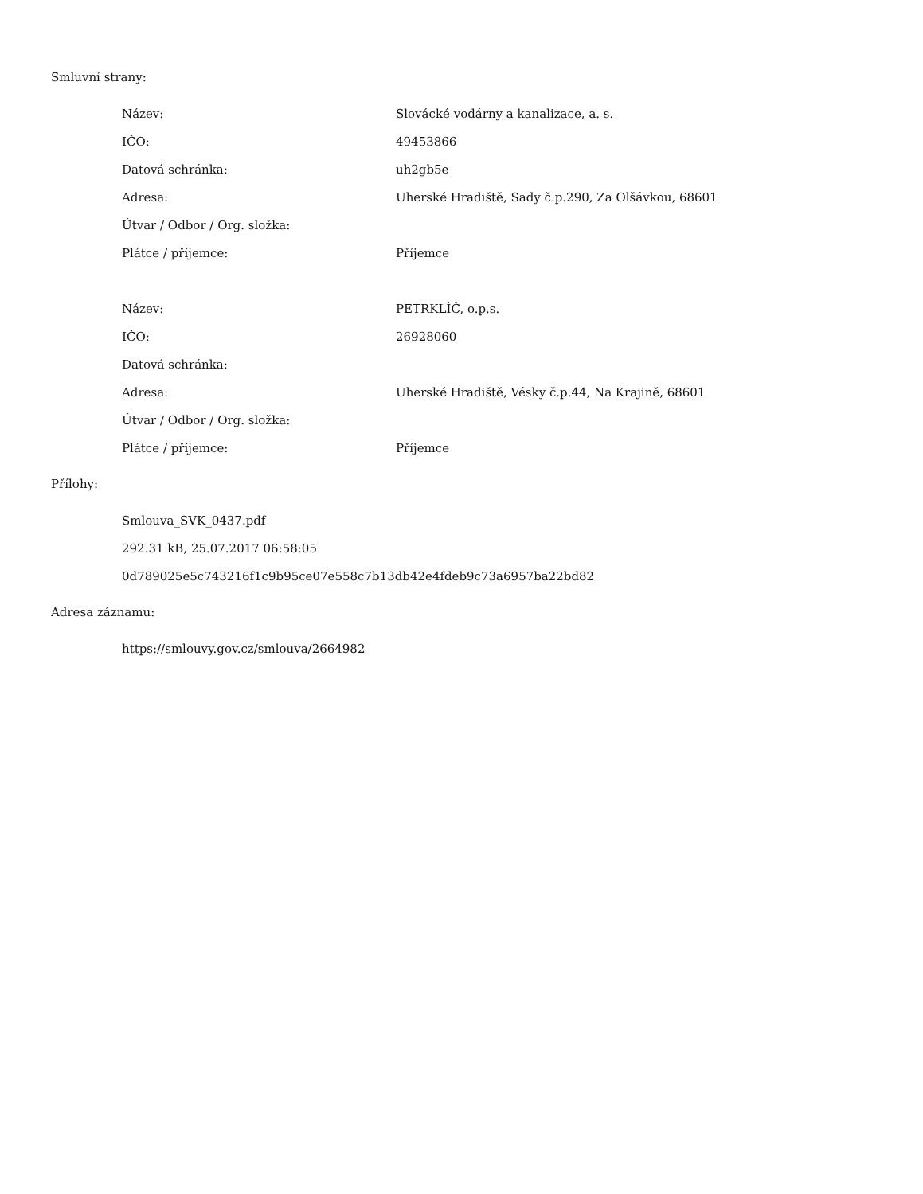Smluvní strany:
| Název: | Slovácké vodárny a kanalizace, a. s. |
| IČO: | 49453866 |
| Datová schránka: | uh2gb5e |
| Adresa: | Uherské Hradiště, Sady č.p.290, Za Olšávkou, 68601 |
| Útvar / Odbor / Org. složka: | |
| Plátce / příjemce: | Příjemce |
| Název: | PETRKLÍČ, o.p.s. |
| IČO: | 26928060 |
| Datová schránka: | |
| Adresa: | Uherské Hradiště, Vésky č.p.44, Na Krajině, 68601 |
| Útvar / Odbor / Org. složka: | |
| Plátce / příjemce: | Příjemce |
Přílohy:
| Smlouva_SVK_0437.pdf |
| 292.31 kB, 25.07.2017 06:58:05 |
| 0d789025e5c743216f1c9b95ce07e558c7b13db42e4fdeb9c73a6957ba22bd82 |
Adresa záznamu:
| https://smlouvy.gov.cz/smlouva/2664982 |